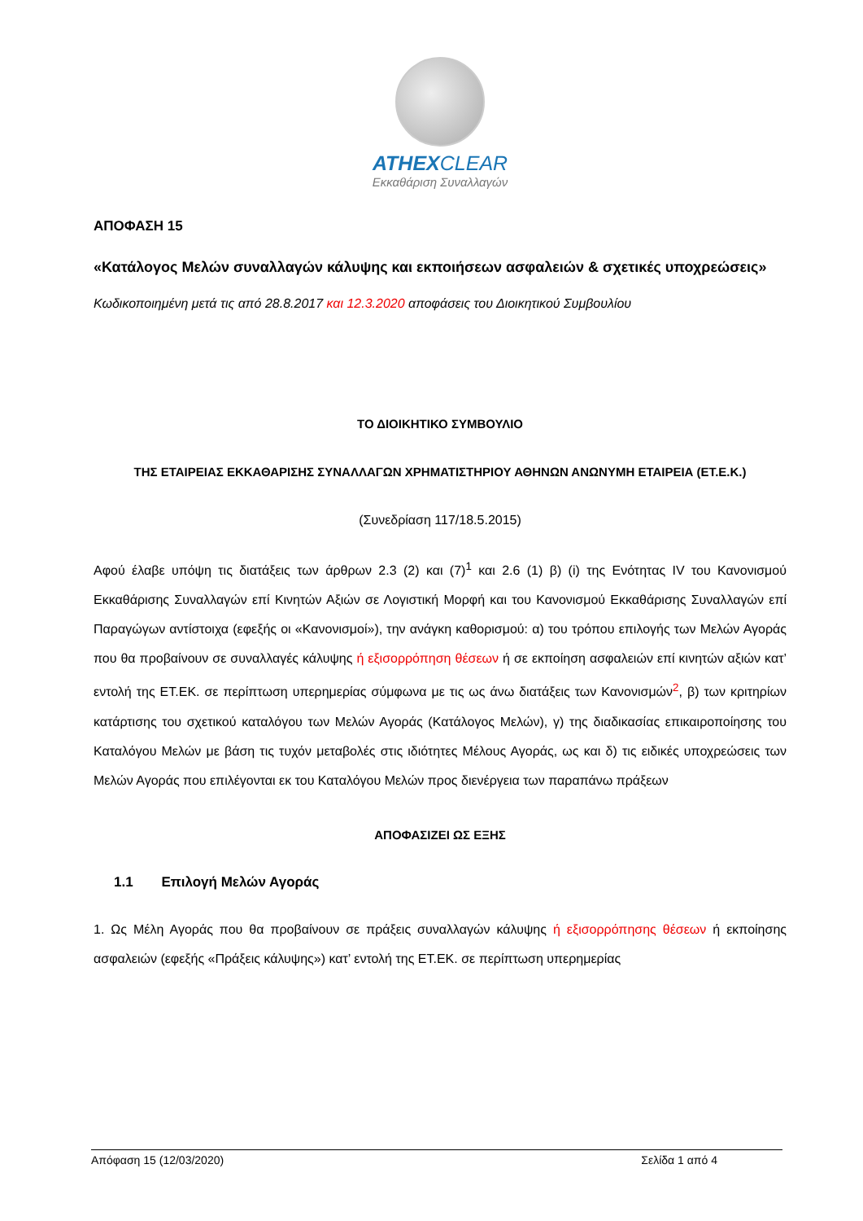ATHEXCLEAR
Εκκαθάριση Συναλλαγών
ΑΠΟΦΑΣΗ 15
«Κατάλογος Μελών συναλλαγών κάλυψης και εκποιήσεων ασφαλειών & σχετικές υποχρεώσεις»
Κωδικοποιημένη μετά τις από 28.8.2017 και 12.3.2020 αποφάσεις του Διοικητικού Συμβουλίου
ΤΟ ΔΙΟΙΚΗΤΙΚΟ ΣΥΜΒΟΥΛΙΟ
ΤΗΣ ΕΤΑΙΡΕΙΑΣ ΕΚΚΑΘΑΡΙΣΗΣ ΣΥΝΑΛΛΑΓΩΝ ΧΡΗΜΑΤΙΣΤΗΡΙΟΥ ΑΘΗΝΩΝ ΑΝΩΝΥΜΗ ΕΤΑΙΡΕΙΑ (ΕΤ.Ε.Κ.)
(Συνεδρίαση 117/18.5.2015)
Αφού έλαβε υπόψη τις διατάξεις των άρθρων 2.3 (2) και (7)<sup>1</sup> και 2.6 (1) β) (i) της Ενότητας IV του Κανονισμού Εκκαθάρισης Συναλλαγών επί Κινητών Αξιών σε Λογιστική Μορφή και του Κανονισμού Εκκαθάρισης Συναλλαγών επί Παραγώγων αντίστοιχα (εφεξής οι «Κανονισμοί»), την ανάγκη καθορισμού: α) του τρόπου επιλογής των Μελών Αγοράς που θα προβαίνουν σε συναλλαγές κάλυψης ή εξισορρόπηση θέσεων ή σε εκποίηση ασφαλειών επί κινητών αξιών κατ’ εντολή της ΕΤ.ΕΚ. σε περίπτωση υπερημερίας σύμφωνα με τις ως άνω διατάξεις των Κανονισμών<sup>2</sup>, β) των κριτηρίων κατάρτισης του σχετικού καταλόγου των Μελών Αγοράς (Κατάλογος Μελών), γ) της διαδικασίας επικαιροποίησης του Καταλόγου Μελών με βάση τις τυχόν μεταβολές στις ιδιότητες Μέλους Αγοράς, ως και δ) τις ειδικές υποχρεώσεις των Μελών Αγοράς που επιλέγονται εκ του Καταλόγου Μελών προς διενέργεια των παραπάνω πράξεων
ΑΠΟΦΑΣΙΖΕΙ ΩΣ ΕΞΗΣ
1.1 Επιλογή Μελών Αγοράς
1. Ως Μέλη Αγοράς που θα προβαίνουν σε πράξεις συναλλαγών κάλυψης ή εξισορρόπησης θέσεων ή εκποίησης ασφαλειών (εφεξής «Πράξεις κάλυψης») κατ’ εντολή της ΕΤ.ΕΚ. σε περίπτωση υπερημερίας
Απόφαση 15 (12/03/2020) Σελίδα 1 από 4